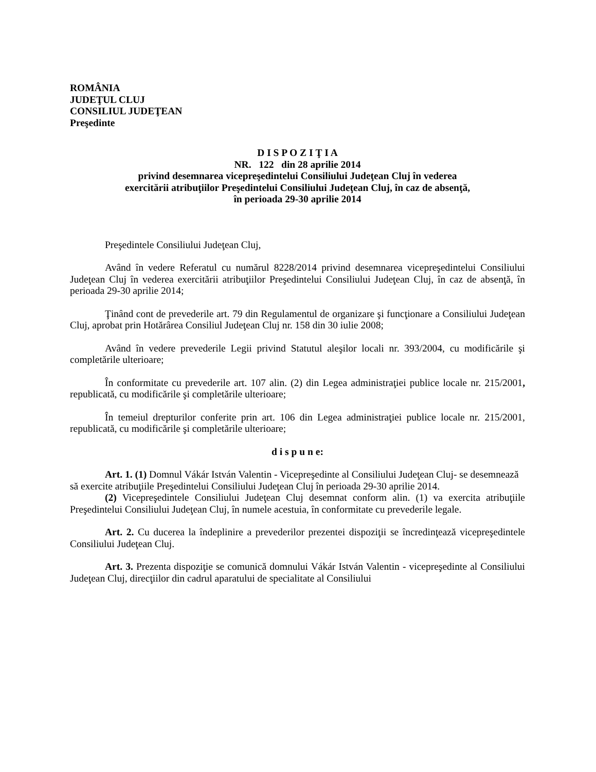ROMÂNIA
JUDEŢUL CLUJ
CONSILIUL JUDEŢEAN
Preşedinte
D I S P O Z I Ţ I A
NR. 122 din 28 aprilie 2014
privind desemnarea vicepreşedintelui Consiliului Judeţean Cluj în vederea
exercitării atribuţiilor Preşedintelui Consiliului Judeţean Cluj, în caz de absenţă,
în perioada 29-30 aprilie 2014
Preşedintele Consiliului Judeţean Cluj,
Având în vedere Referatul cu numărul 8228/2014 privind desemnarea vicepreşedintelui Consiliului Judeţean Cluj în vederea exercitării atribuţiilor Preşedintelui Consiliului Judeţean Cluj, în caz de absenţă, în perioada 29-30 aprilie 2014;
Ţinând cont de prevederile art. 79 din Regulamentul de organizare şi funcţionare a Consiliului Judeţean Cluj, aprobat prin Hotărârea Consiliul Judeţean Cluj nr. 158 din 30 iulie 2008;
Având în vedere prevederile Legii privind Statutul aleşilor locali nr. 393/2004, cu modificările şi completările ulterioare;
În conformitate cu prevederile art. 107 alin. (2) din Legea administraţiei publice locale nr. 215/2001, republicată, cu modificările şi completările ulterioare;
În temeiul drepturilor conferite prin art. 106 din Legea administraţiei publice locale nr. 215/2001, republicată, cu modificările şi completările ulterioare;
d i s p u n e:
Art. 1. (1) Domnul Vákár István Valentin - Vicepreşedinte al Consiliului Judeţean Cluj- se desemnează să exercite atribuţiile Preşedintelui Consiliului Judeţean Cluj în perioada 29-30 aprilie 2014.
(2) Vicepreşedintele Consiliului Judeţean Cluj desemnat conform alin. (1) va exercita atribuţiile Preşedintelui Consiliului Judeţean Cluj, în numele acestuia, în conformitate cu prevederile legale.
Art. 2. Cu ducerea la îndeplinire a prevederilor prezentei dispoziţii se încredinţează vicepreşedintele Consiliului Judeţean Cluj.
Art. 3. Prezenta dispoziţie se comunică domnului Vákár István Valentin - vicepreşedinte al Consiliului Judeţean Cluj, direcţiilor din cadrul aparatului de specialitate al Consiliului